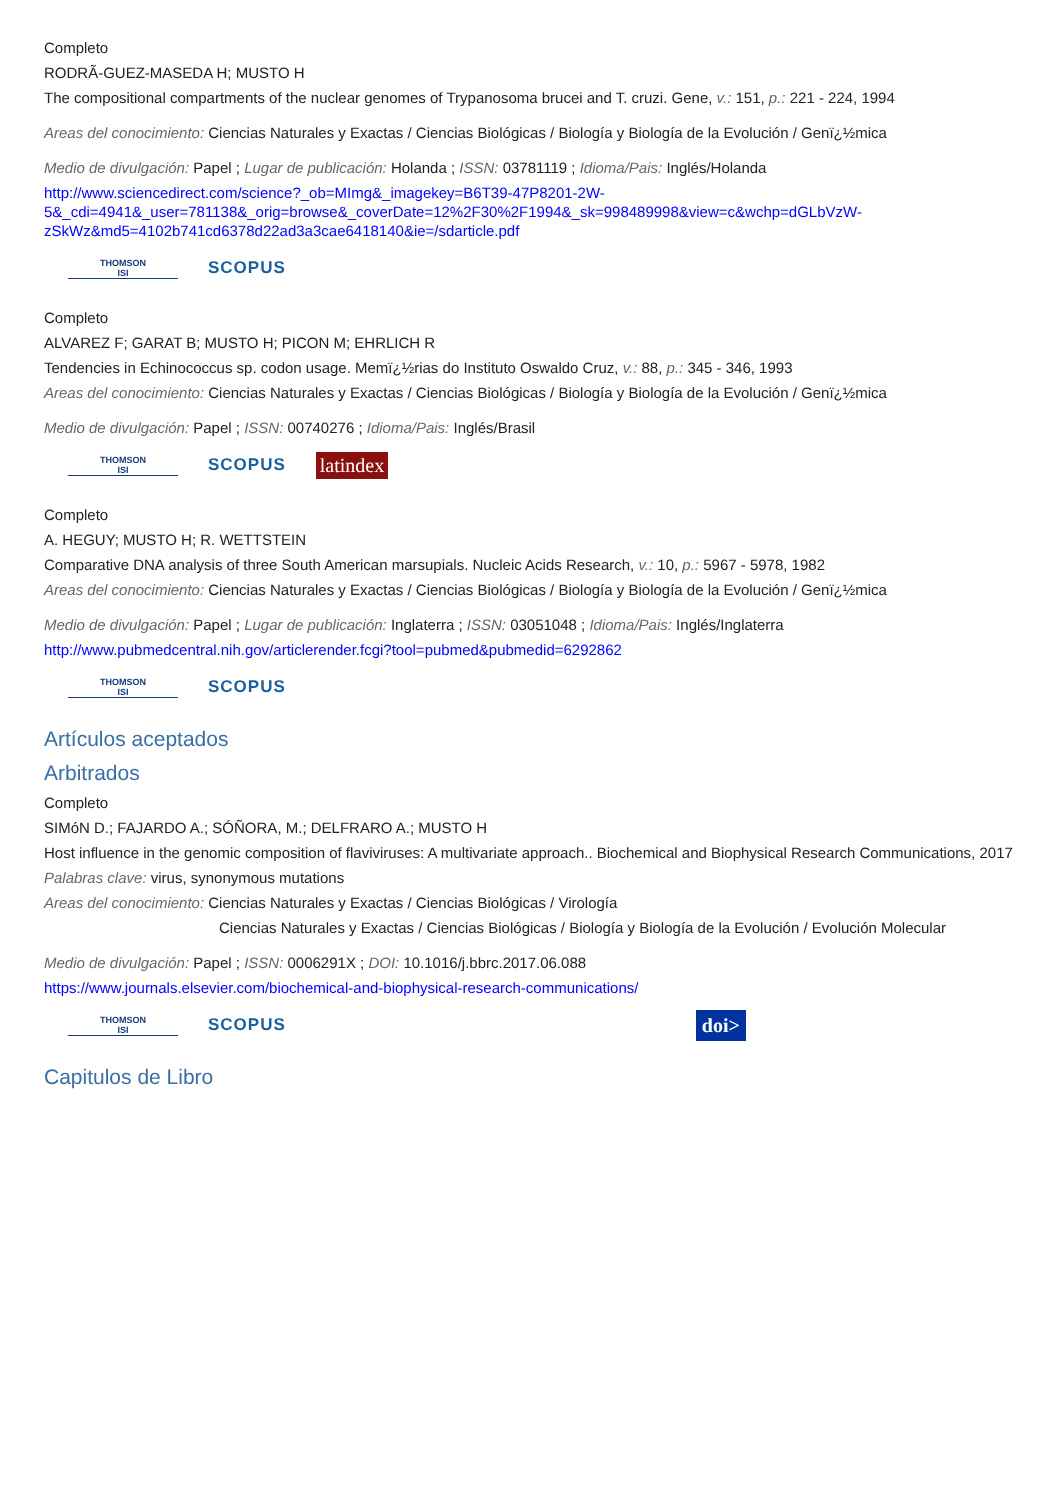Completo
RODRÃ-GUEZ-MASEDA H; MUSTO H
The compositional compartments of the nuclear genomes of Trypanosoma brucei and T. cruzi. Gene, v.: 151, p.: 221 - 224, 1994
Areas del conocimiento: Ciencias Naturales y Exactas / Ciencias Biológicas / Biología y Biología de la Evolución / Genï¿½mica
Medio de divulgación: Papel ; Lugar de publicación: Holanda ; ISSN: 03781119 ; Idioma/Pais: Inglés/Holanda
http://www.sciencedirect.com/science?_ob=MImg&_imagekey=B6T39-47P8201-2W-5&_cdi=4941&_user=781138&_orig=browse&_coverDate=12%2F30%2F1994&_sk=998489998&view=c&wchp=dGLbVzW-zSkWz&md5=4102b741cd6378d22ad3a3cae6418140&ie=/sdarticle.pdf
THOMSON
ISI
SCOPUS
Completo
ALVAREZ F; GARAT B; MUSTO H; PICON M; EHRLICH R
Tendencies in Echinococcus sp. codon usage. Memï¿½rias do Instituto Oswaldo Cruz, v.: 88, p.: 345 - 346, 1993
Areas del conocimiento: Ciencias Naturales y Exactas / Ciencias Biológicas / Biología y Biología de la Evolución / Genï¿½mica
Medio de divulgación: Papel ; ISSN: 00740276 ; Idioma/Pais: Inglés/Brasil
THOMSON
ISI
SCOPUS
latindex
Completo
A. HEGUY; MUSTO H; R. WETTSTEIN
Comparative DNA analysis of three South American marsupials. Nucleic Acids Research, v.: 10, p.: 5967 - 5978, 1982
Areas del conocimiento: Ciencias Naturales y Exactas / Ciencias Biológicas / Biología y Biología de la Evolución / Genï¿½mica
Medio de divulgación: Papel ; Lugar de publicación: Inglaterra ; ISSN: 03051048 ; Idioma/Pais: Inglés/Inglaterra
http://www.pubmedcentral.nih.gov/articlerender.fcgi?tool=pubmed&pubmedid=6292862
THOMSON
ISI
SCOPUS
Artículos aceptados
Arbitrados
Completo
SIMóN D.; FAJARDO A.; SÓÑORA, M.; DELFRARO A.; MUSTO H
Host influence in the genomic composition of flaviviruses: A multivariate approach.. Biochemical and Biophysical Research Communications, 2017
Palabras clave: virus, synonymous mutations
Areas del conocimiento: Ciencias Naturales y Exactas / Ciencias Biológicas / Virología
Ciencias Naturales y Exactas / Ciencias Biológicas / Biología y Biología de la Evolución / Evolución Molecular
Medio de divulgación: Papel ; ISSN: 0006291X ; DOI: 10.1016/j.bbrc.2017.06.088
https://www.journals.elsevier.com/biochemical-and-biophysical-research-communications/
THOMSON
ISI
SCOPUS
doi>
Capitulos de Libro